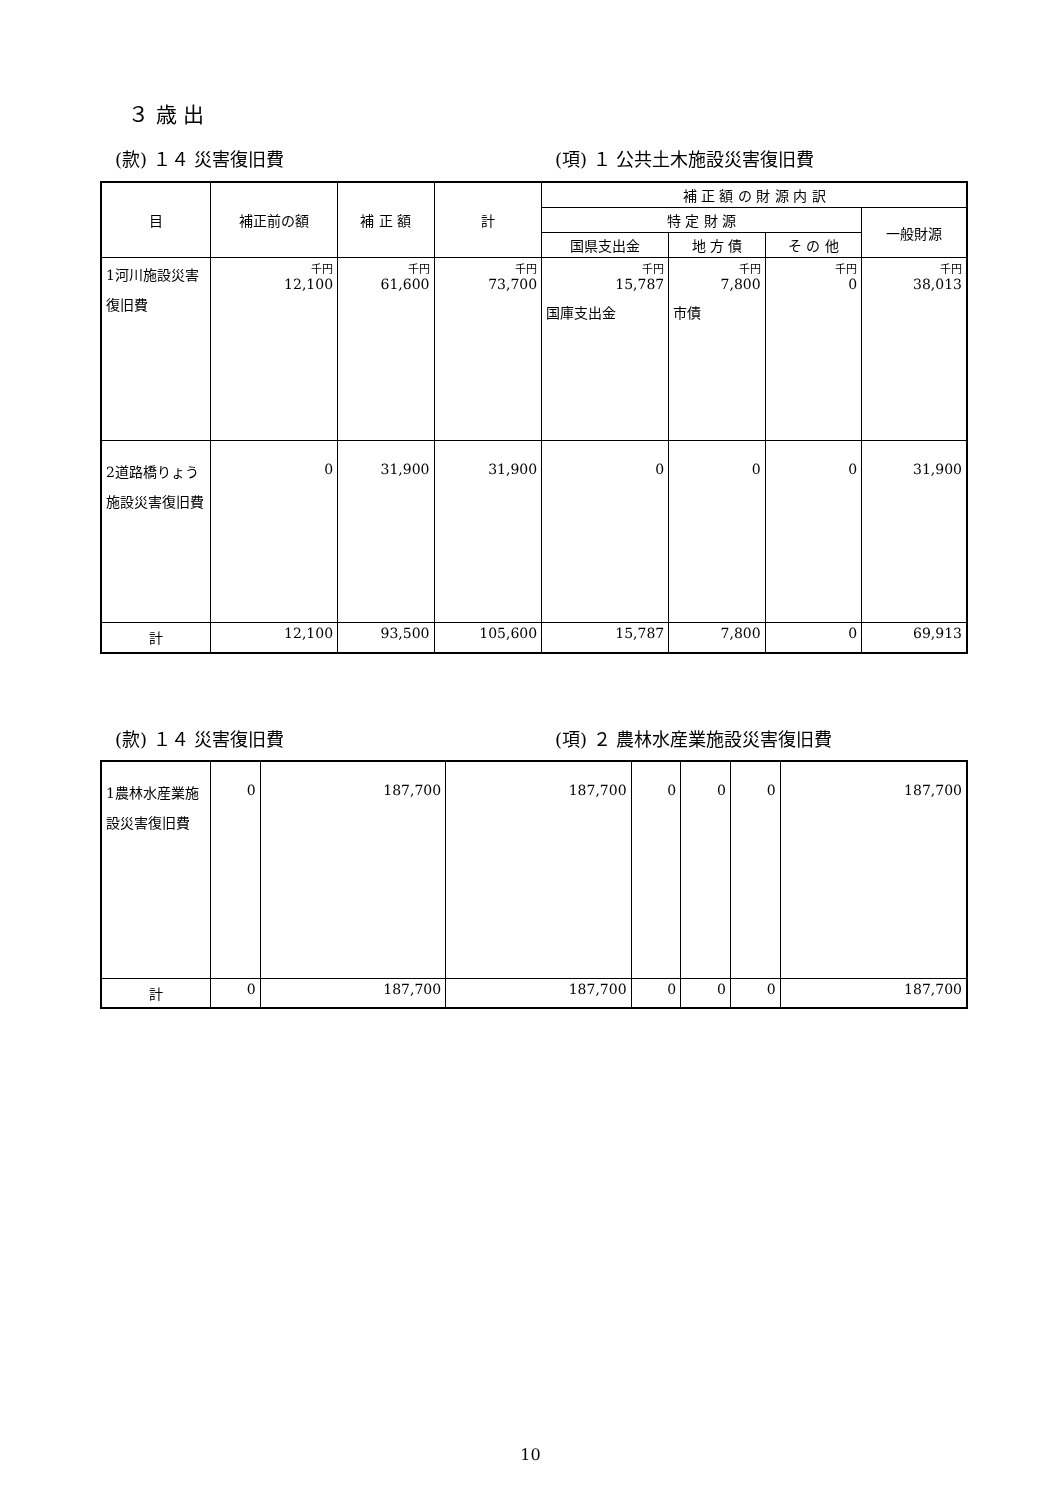３ 歳 出
(款) １４ 災害復旧費 (項) １ 公共土木施設災害復旧費
| 目 | 補正前の額 | 補 正 額 | 計 | 補 正 額 の 財 源 内 訳 | | | |
| --- | --- | --- | --- | --- | --- | --- | --- |
| | | | | 特 定 財 源 | | | 一般財源 |
| | | | | 国県支出金 | 地 方 債 | そ の 他 | |
| 1河川施設災害復旧費 | 千円 12,100 | 千円 61,600 | 千円 73,700 | 千円 15,787 国庫支出金 | 千円 7,800 市債 | 千円 0 | 千円 38,013 |
| 2道路橋りょう施設災害復旧費 | 0 | 31,900 | 31,900 | 0 | 0 | 0 | 31,900 |
| 計 | 12,100 | 93,500 | 105,600 | 15,787 | 7,800 | 0 | 69,913 |
(款) １４ 災害復旧費 (項) ２ 農林水産業施設災害復旧費
| 1農林水産業施設災害復旧費 | 0 | 187,700 | 187,700 | 0 | 0 | 0 | 187,700 |
| 計 | 0 | 187,700 | 187,700 | 0 | 0 | 0 | 187,700 |
10